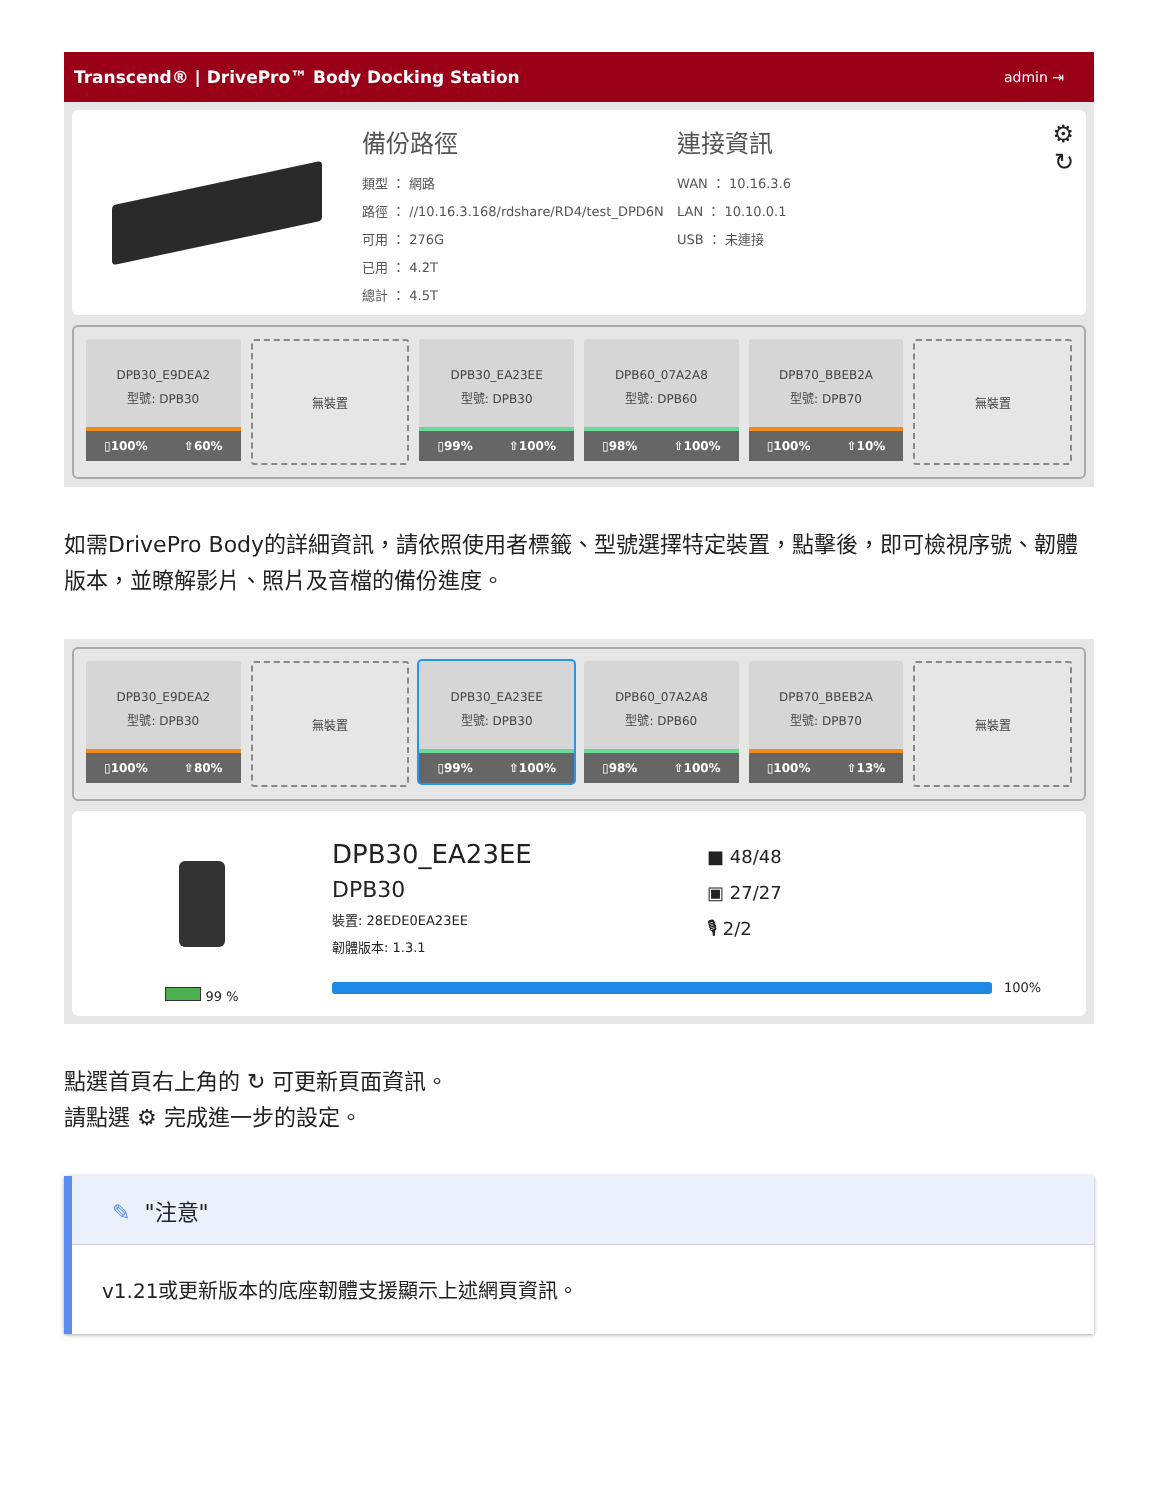Transcend® | DrivePro™ Body Docking Station admin ⇥
備份路徑
類型 ： 網路
路徑 ： //10.16.3.168/rdshare/RD4/test_DPD6N
可用 ： 276G
已用 ： 4.2T
總計 ： 4.5T
連接資訊
WAN ： 10.16.3.6
LAN ： 10.10.0.1
USB ： 未連接
⚙
↻
DPB30_E9DEA2
型號: DPB30
▯100% ⇧60%
無裝置
DPB30_EA23EE
型號: DPB30
▯99% ⇧100%
DPB60_07A2A8
型號: DPB60
▯98% ⇧100%
DPB70_BBEB2A
型號: DPB70
▯100% ⇧10%
無裝置
如需DrivePro Body的詳細資訊，請依照使用者標籤、型號選擇特定裝置，點擊後，即可檢視序號、韌體版本，並瞭解影片、照片及音檔的備份進度。
DPB30_E9DEA2
型號: DPB30
▯100% ⇧80%
無裝置
DPB30_EA23EE
型號: DPB30
▯99% ⇧100%
DPB60_07A2A8
型號: DPB60
▯98% ⇧100%
DPB70_BBEB2A
型號: DPB70
▯100% ⇧13%
無裝置
99 %
DPB30_EA23EE
DPB30
裝置: 28EDE0EA23EE
韌體版本: 1.3.1
■ 48/48
▣ 27/27
🎙 2/2
100%
點選首頁右上角的 ↻ 可更新頁面資訊。
請點選 ⚙ 完成進一步的設定。
✎ "注意"
v1.21或更新版本的底座韌體支援顯示上述網頁資訊。